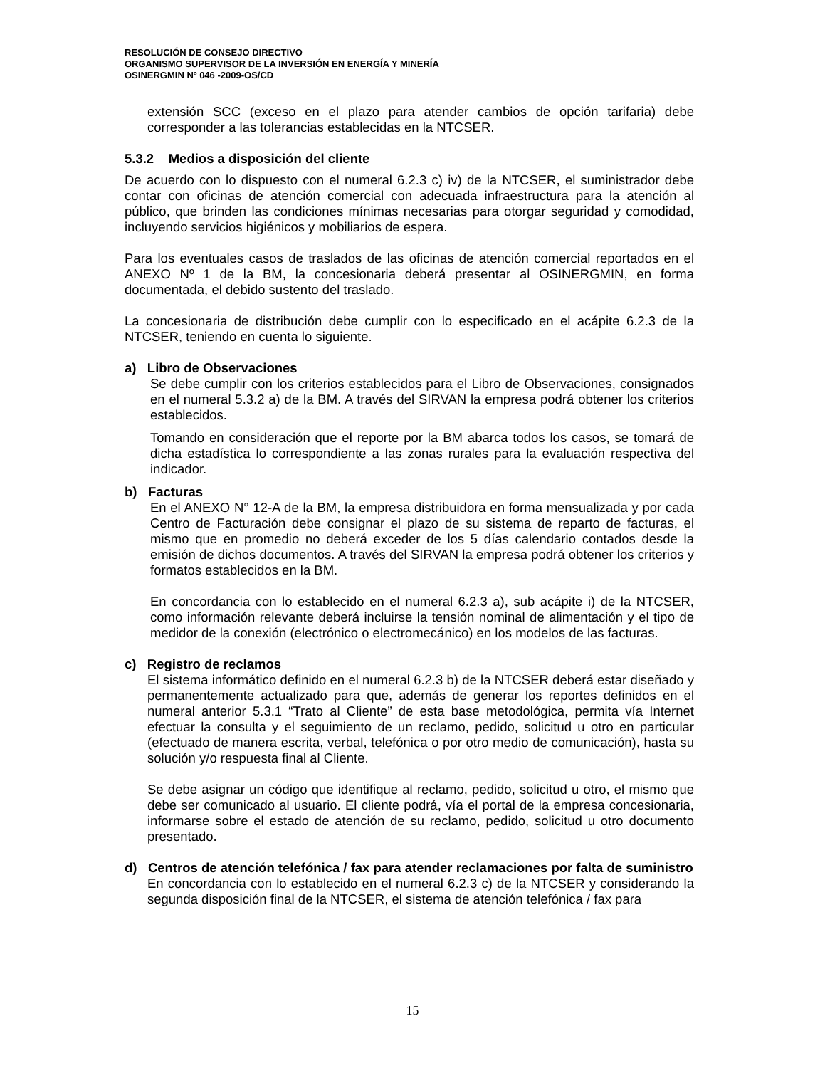RESOLUCIÓN DE CONSEJO DIRECTIVO
ORGANISMO SUPERVISOR DE LA INVERSIÓN EN ENERGÍA Y MINERÍA
OSINERGMIN Nº 046 -2009-OS/CD
extensión SCC (exceso en el plazo para atender cambios de opción tarifaria) debe corresponder a las tolerancias establecidas en la NTCSER.
5.3.2 Medios a disposición del cliente
De acuerdo con lo dispuesto con el numeral 6.2.3 c) iv) de la NTCSER, el suministrador debe contar con oficinas de atención comercial con adecuada infraestructura para la atención al público, que brinden las condiciones mínimas necesarias para otorgar seguridad y comodidad, incluyendo servicios higiénicos y mobiliarios de espera.
Para los eventuales casos de traslados de las oficinas de atención comercial reportados en el ANEXO Nº 1 de la BM, la concesionaria deberá presentar al OSINERGMIN, en forma documentada, el debido sustento del traslado.
La concesionaria de distribución debe cumplir con lo especificado en el acápite 6.2.3 de la NTCSER, teniendo en cuenta lo siguiente.
a) Libro de Observaciones
Se debe cumplir con los criterios establecidos para el Libro de Observaciones, consignados en el numeral 5.3.2 a) de la BM. A través del SIRVAN la empresa podrá obtener los criterios establecidos.
Tomando en consideración que el reporte por la BM abarca todos los casos, se tomará de dicha estadística lo correspondiente a las zonas rurales para la evaluación respectiva del indicador.
b) Facturas
En el ANEXO N° 12-A de la BM, la empresa distribuidora en forma mensualizada y por cada Centro de Facturación debe consignar el plazo de su sistema de reparto de facturas, el mismo que en promedio no deberá exceder de los 5 días calendario contados desde la emisión de dichos documentos. A través del SIRVAN la empresa podrá obtener los criterios y formatos establecidos en la BM.
En concordancia con lo establecido en el numeral 6.2.3 a), sub acápite i) de la NTCSER, como información relevante deberá incluirse la tensión nominal de alimentación y el tipo de medidor de la conexión (electrónico o electromecánico) en los modelos de las facturas.
c) Registro de reclamos
El sistema informático definido en el numeral 6.2.3 b) de la NTCSER deberá estar diseñado y permanentemente actualizado para que, además de generar los reportes definidos en el numeral anterior 5.3.1 “Trato al Cliente” de esta base metodológica, permita vía Internet efectuar la consulta y el seguimiento de un reclamo, pedido, solicitud u otro en particular (efectuado de manera escrita, verbal, telefónica o por otro medio de comunicación), hasta su solución y/o respuesta final al Cliente.
Se debe asignar un código que identifique al reclamo, pedido, solicitud u otro, el mismo que debe ser comunicado al usuario. El cliente podrá, vía el portal de la empresa concesionaria, informarse sobre el estado de atención de su reclamo, pedido, solicitud u otro documento presentado.
d) Centros de atención telefónica / fax para atender reclamaciones por falta de suministro
En concordancia con lo establecido en el numeral 6.2.3 c) de la NTCSER y considerando la segunda disposición final de la NTCSER, el sistema de atención telefónica / fax para
15